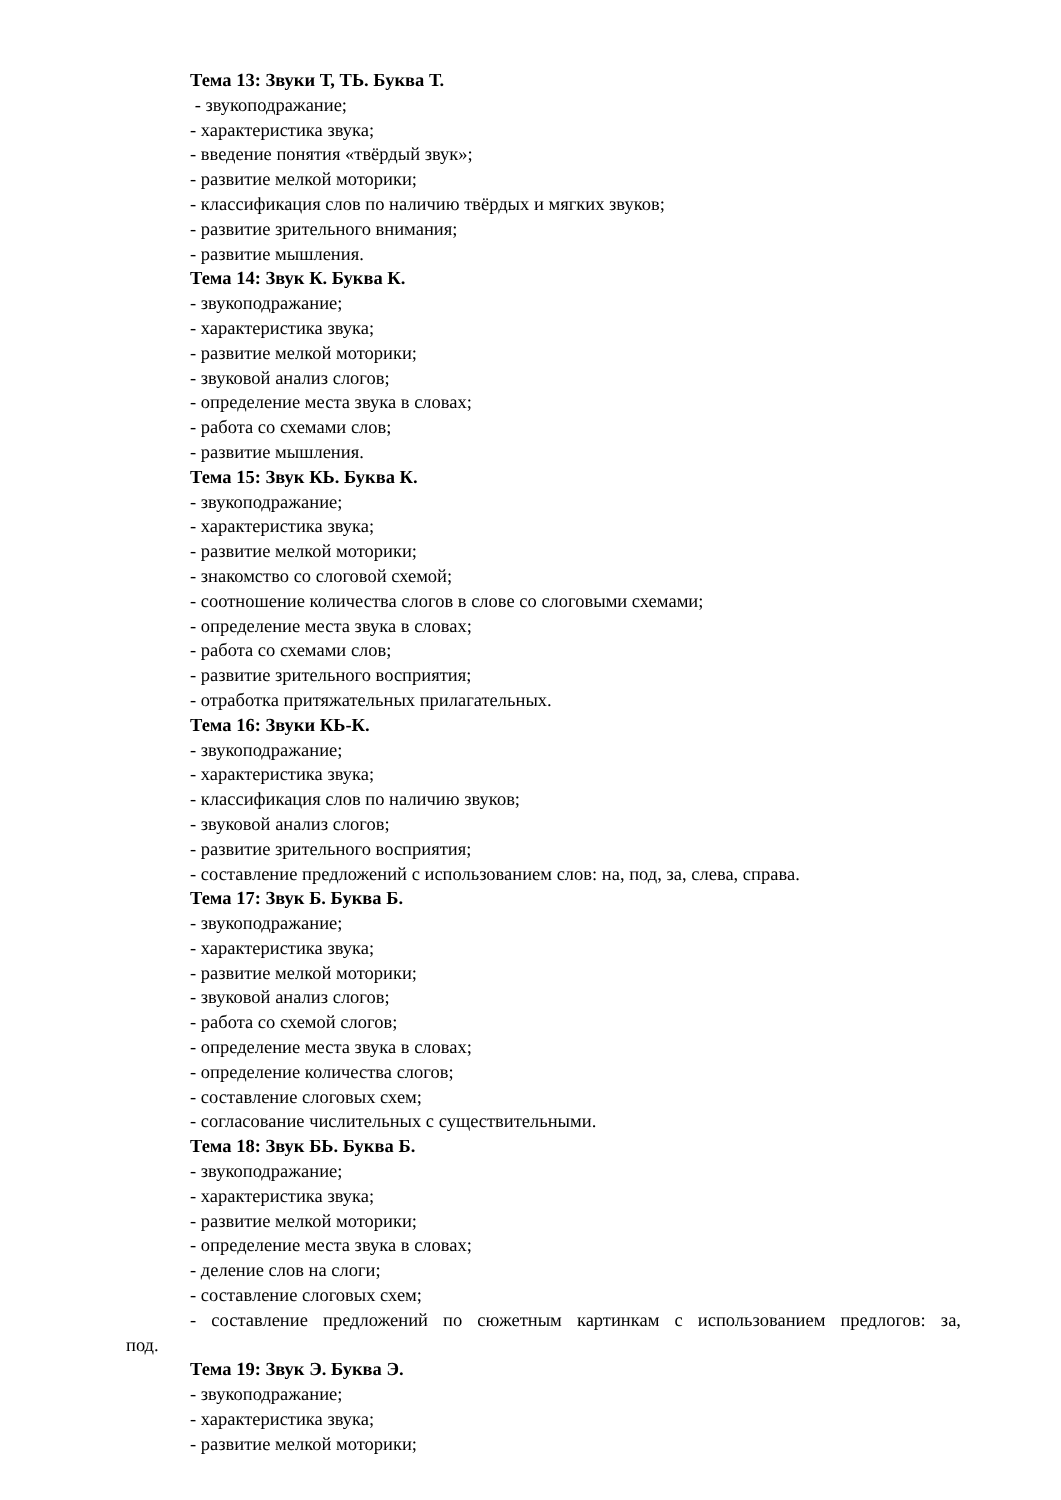Тема 13: Звуки Т, ТЬ. Буква Т.
- звукоподражание;
- характеристика звука;
- введение понятия «твёрдый звук»;
- развитие мелкой моторики;
- классификация слов по наличию твёрдых и мягких звуков;
- развитие зрительного внимания;
- развитие мышления.
Тема 14: Звук К. Буква К.
- звукоподражание;
- характеристика звука;
- развитие мелкой моторики;
- звуковой анализ слогов;
- определение места звука в словах;
- работа со схемами слов;
- развитие мышления.
Тема 15: Звук КЬ. Буква К.
- звукоподражание;
- характеристика звука;
- развитие мелкой моторики;
- знакомство со слоговой схемой;
- соотношение количества слогов в слове со слоговыми схемами;
- определение места звука в словах;
- работа со схемами слов;
- развитие зрительного восприятия;
- отработка притяжательных прилагательных.
Тема 16: Звуки КЬ-К.
- звукоподражание;
- характеристика звука;
- классификация слов по наличию звуков;
- звуковой анализ слогов;
- развитие зрительного восприятия;
- составление предложений с использованием слов: на, под, за, слева, справа.
Тема 17: Звук Б. Буква Б.
- звукоподражание;
- характеристика звука;
- развитие мелкой моторики;
- звуковой анализ слогов;
- работа со схемой слогов;
- определение места звука в словах;
- определение количества слогов;
- составление слоговых схем;
- согласование числительных с существительными.
Тема 18: Звук БЬ. Буква Б.
- звукоподражание;
- характеристика звука;
- развитие мелкой моторики;
- определение места звука в словах;
- деление слов на слоги;
- составление слоговых схем;
- составление предложений по сюжетным картинкам с использованием предлогов: за,
под.
Тема 19: Звук Э. Буква Э.
- звукоподражание;
- характеристика звука;
- развитие мелкой моторики;